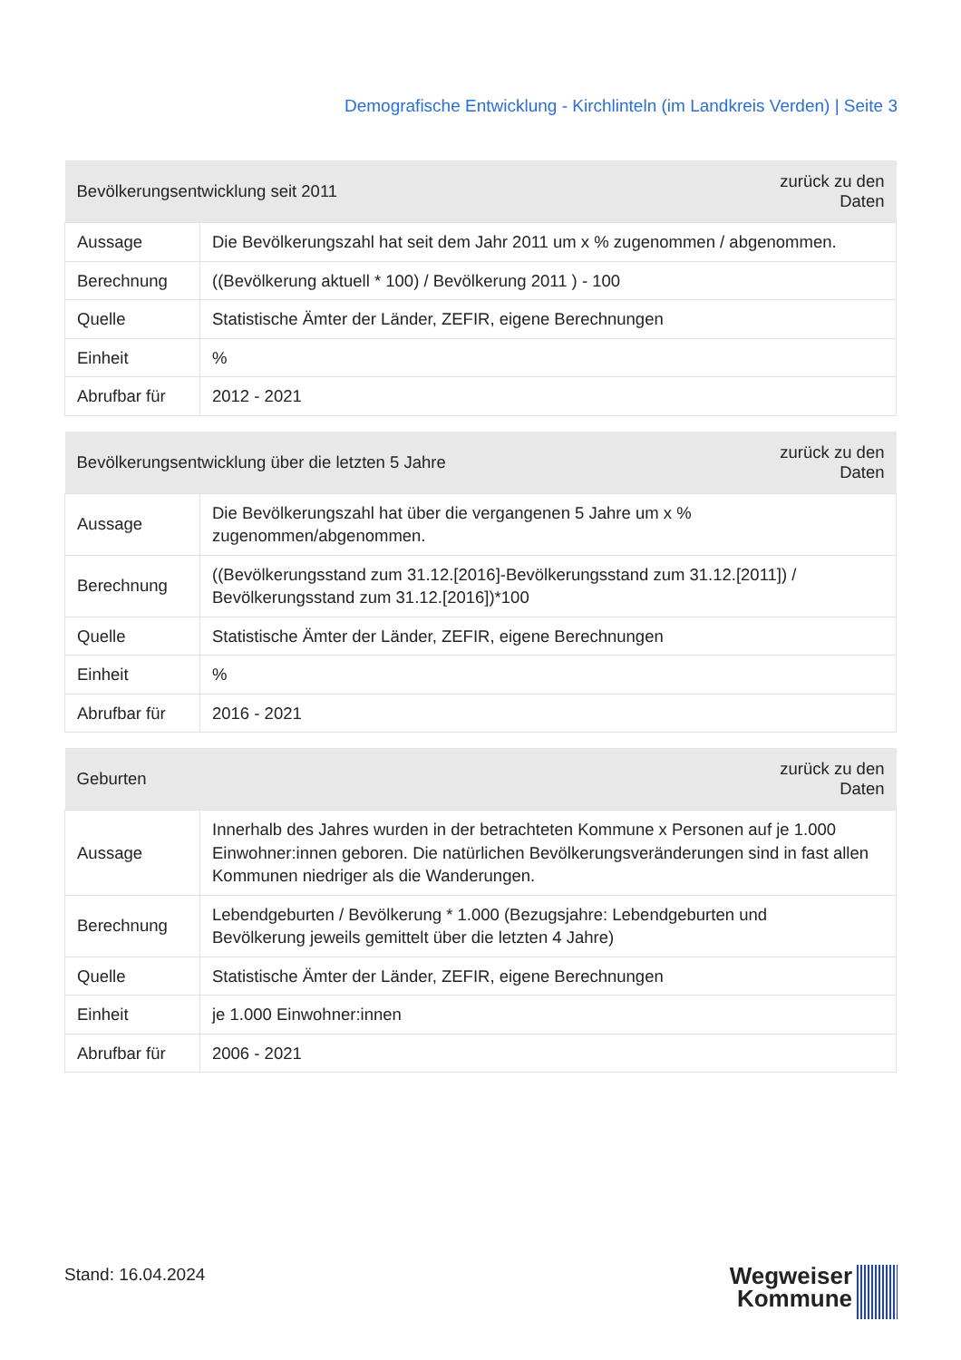Demografische Entwicklung - Kirchlinteln (im Landkreis Verden) | Seite 3
| Bevölkerungsentwicklung seit 2011 | | zurück zu den Daten |
| --- | --- | --- |
| Aussage | Die Bevölkerungszahl hat seit dem Jahr 2011 um x % zugenommen / abgenommen. | |
| Berechnung | ((Bevölkerung aktuell * 100) / Bevölkerung 2011 ) - 100 | |
| Quelle | Statistische Ämter der Länder, ZEFIR, eigene Berechnungen | |
| Einheit | % | |
| Abrufbar für | 2012 - 2021 | |
| Bevölkerungsentwicklung über die letzten 5 Jahre | | zurück zu den Daten |
| --- | --- | --- |
| Aussage | Die Bevölkerungszahl hat über die vergangenen 5 Jahre um x % zugenommen/abgenommen. | |
| Berechnung | ((Bevölkerungsstand zum 31.12.[2016]-Bevölkerungsstand zum 31.12.[2011]) / Bevölkerungsstand zum 31.12.[2016])*100 | |
| Quelle | Statistische Ämter der Länder, ZEFIR, eigene Berechnungen | |
| Einheit | % | |
| Abrufbar für | 2016 - 2021 | |
| Geburten | | zurück zu den Daten |
| --- | --- | --- |
| Aussage | Innerhalb des Jahres wurden in der betrachteten Kommune x Personen auf je 1.000 Einwohner:innen geboren. Die natürlichen Bevölkerungsveränderungen sind in fast allen Kommunen niedriger als die Wanderungen. | |
| Berechnung | Lebendgeburten / Bevölkerung * 1.000 (Bezugsjahre: Lebendgeburten und Bevölkerung jeweils gemittelt über die letzten 4 Jahre) | |
| Quelle | Statistische Ämter der Länder, ZEFIR, eigene Berechnungen | |
| Einheit | je 1.000 Einwohner:innen | |
| Abrufbar für | 2006 - 2021 | |
Stand: 16.04.2024
Wegweiser
Kommune